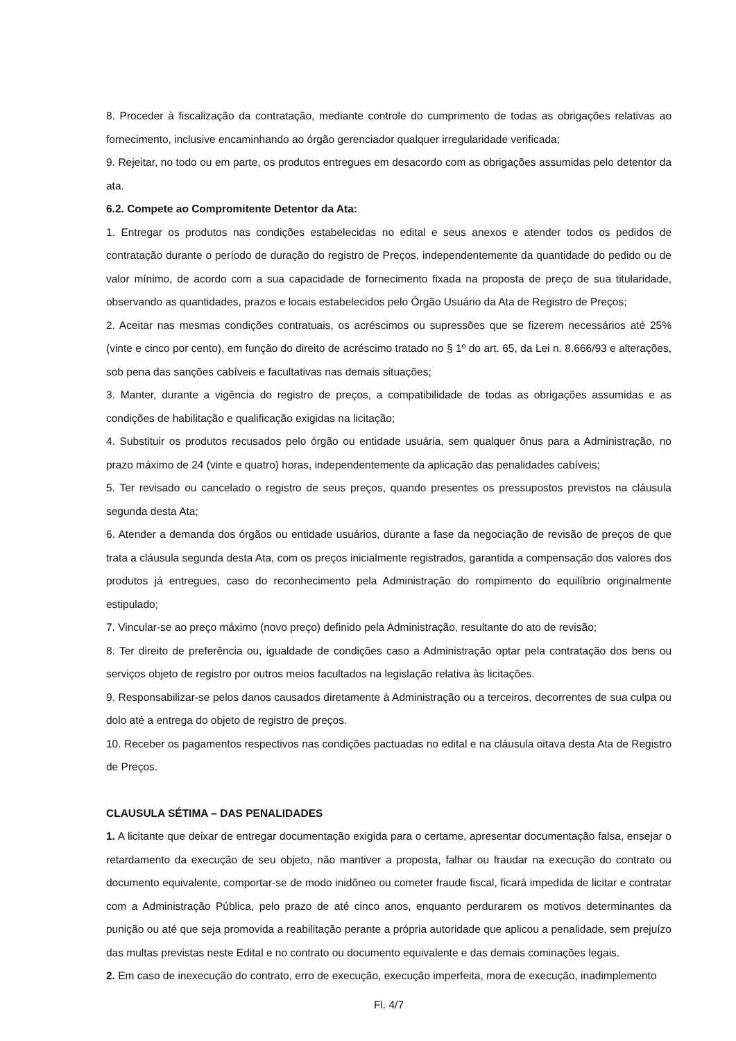8. Proceder à fiscalização da contratação, mediante controle do cumprimento de todas as obrigações relativas ao fornecimento, inclusive encaminhando ao órgão gerenciador qualquer irregularidade verificada;
9. Rejeitar, no todo ou em parte, os produtos entregues em desacordo com as obrigações assumidas pelo detentor da ata.
6.2. Compete ao Compromitente Detentor da Ata:
1. Entregar os produtos nas condições estabelecidas no edital e seus anexos e atender todos os pedidos de contratação durante o período de duração do registro de Preços, independentemente da quantidade do pedido ou de valor mínimo, de acordo com a sua capacidade de fornecimento fixada na proposta de preço de sua titularidade, observando as quantidades, prazos e locais estabelecidos pelo Órgão Usuário da Ata de Registro de Preços;
2. Aceitar nas mesmas condições contratuais, os acréscimos ou supressões que se fizerem necessários até 25% (vinte e cinco por cento), em função do direito de acréscimo tratado no § 1º do art. 65, da Lei n. 8.666/93 e alterações, sob pena das sanções cabíveis e facultativas nas demais situações;
3. Manter, durante a vigência do registro de preços, a compatibilidade de todas as obrigações assumidas e as condições de habilitação e qualificação exigidas na licitação;
4. Substituir os produtos recusados pelo órgão ou entidade usuária, sem qualquer ônus para a Administração, no prazo máximo de 24 (vinte e quatro) horas, independentemente da aplicação das penalidades cabíveis;
5. Ter revisado ou cancelado o registro de seus preços, quando presentes os pressupostos previstos na cláusula segunda desta Ata;
6. Atender a demanda dos órgãos ou entidade usuários, durante a fase da negociação de revisão de preços de que trata a cláusula segunda desta Ata, com os preços inicialmente registrados, garantida a compensação dos valores dos produtos já entregues, caso do reconhecimento pela Administração do rompimento do equilíbrio originalmente estipulado;
7. Vincular-se ao preço máximo (novo preço) definido pela Administração, resultante do ato de revisão;
8. Ter direito de preferência ou, igualdade de condições caso a Administração optar pela contratação dos bens ou serviços objeto de registro por outros meios facultados na legislação relativa às licitações.
9. Responsabilizar-se pelos danos causados diretamente à Administração ou a terceiros, decorrentes de sua culpa ou dolo até a entrega do objeto de registro de preços.
10. Receber os pagamentos respectivos nas condições pactuadas no edital e na cláusula oitava desta Ata de Registro de Preços.
CLAUSULA SÉTIMA – DAS PENALIDADES
1. A licitante que deixar de entregar documentação exigida para o certame, apresentar documentação falsa, ensejar o retardamento da execução de seu objeto, não mantiver a proposta, falhar ou fraudar na execução do contrato ou documento equivalente, comportar-se de modo inidôneo ou cometer fraude fiscal, ficará impedida de licitar e contratar com a Administração Pública, pelo prazo de até cinco anos, enquanto perdurarem os motivos determinantes da punição ou até que seja promovida a reabilitação perante a própria autoridade que aplicou a penalidade, sem prejuízo das multas previstas neste Edital e no contrato ou documento equivalente e das demais cominações legais.
2. Em caso de inexecução do contrato, erro de execução, execução imperfeita, mora de execução, inadimplemento
Fl. 4/7